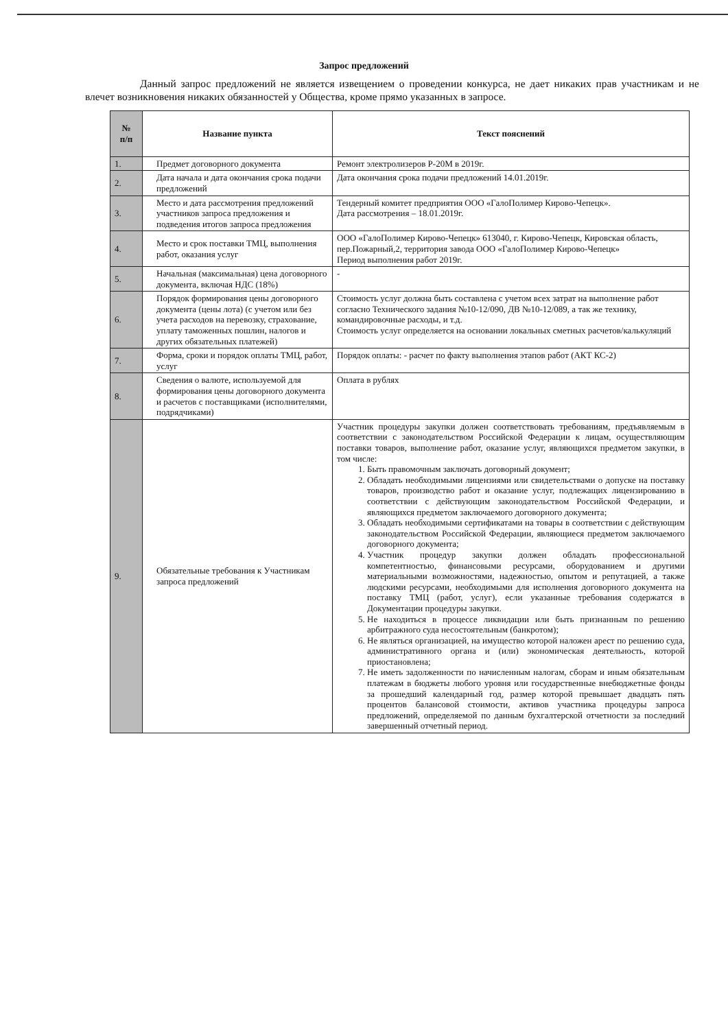Запрос предложений
Данный запрос предложений не является извещением о проведении конкурса, не дает никаких прав участникам и не влечет возникновения никаких обязанностей у Общества, кроме прямо указанных в запросе.
| № п/п | Название пункта | Текст пояснений |
| --- | --- | --- |
| 1. | Предмет договорного документа | Ремонт электролизеров Р-20М в 2019г. |
| 2. | Дата начала и дата окончания срока подачи предложений | Дата окончания срока подачи предложений 14.01.2019г. |
| 3. | Место и дата рассмотрения предложений участников запроса предложения и подведения итогов запроса предложения | Тендерный комитет предприятия ООО «ГалоПолимер Кирово-Чепецк». Дата рассмотрения – 18.01.2019г. |
| 4. | Место и срок поставки ТМЦ, выполнения работ, оказания услуг | ООО «ГалоПолимер Кирово-Чепецк» 613040, г. Кирово-Чепецк, Кировская область, пер.Пожарный,2, территория завода ООО «ГалоПолимер Кирово-Чепецк» Период выполнения работ 2019г. |
| 5. | Начальная (максимальная) цена договорного документа, включая НДС (18%) | - |
| 6. | Порядок формирования цены договорного документа (цены лота) (с учетом или без учета расходов на перевозку, страхование, уплату таможенных пошлин, налогов и других обязательных платежей) | Стоимость услуг должна быть составлена с учетом всех затрат на выполнение работ согласно Технического задания №10-12/090, ДВ №10-12/089, а так же технику, командировочные расходы, и т.д. Стоимость услуг определяется на основании локальных сметных расчетов/калькуляций |
| 7. | Форма, сроки и порядок оплаты ТМЦ, работ, услуг | Порядок оплаты: - расчет по факту выполнения этапов работ (АКТ КС-2) |
| 8. | Сведения о валюте, используемой для формирования цены договорного документа и расчетов с поставщиками (исполнителями, подрядчиками) | Оплата в рублях |
| 9. | Обязательные требования к Участникам запроса предложений | Участник процедуры закупки должен соответствовать требованиям, предъявляемым в соответствии с законодательством Российской Федерации к лицам, осуществляющим поставки товаров, выполнение работ, оказание услуг, являющихся предметом закупки, в том числе: 1. Быть правомочным заключать договорный документ; 2. Обладать необходимыми лицензиями или свидетельствами о допуске на поставку товаров, производство работ и оказание услуг, подлежащих лицензированию в соответствии с действующим законодательством Российской Федерации, и являющихся предметом заключаемого договорного документа; 3. Обладать необходимыми сертификатами на товары в соответствии с действующим законодательством Российской Федерации, являющиеся предметом заключаемого договорного документа; 4. Участник процедур закупки должен обладать профессиональной компетентностью, финансовыми ресурсами, оборудованием и другими материальными возможностями, надежностью, опытом и репутацией, а также людскими ресурсами, необходимыми для исполнения договорного документа на поставку ТМЦ (работ, услуг), если указанные требования содержатся в Документации процедуры закупки. 5. Не находиться в процессе ликвидации или быть признанным по решению арбитражного суда несостоятельным (банкротом); 6. Не являться организацией, на имущество которой наложен арест по решению суда, административного органа и (или) экономическая деятельность, которой приостановлена; 7. Не иметь задолженности по начисленным налогам, сборам и иным обязательным платежам в бюджеты любого уровня или государственные внебюджетные фонды за прошедший календарный год, размер которой превышает двадцать пять процентов балансовой стоимости, активов участника процедуры запроса предложений, определяемой по данным бухгалтерской отчетности за последний завершенный отчетный период. |